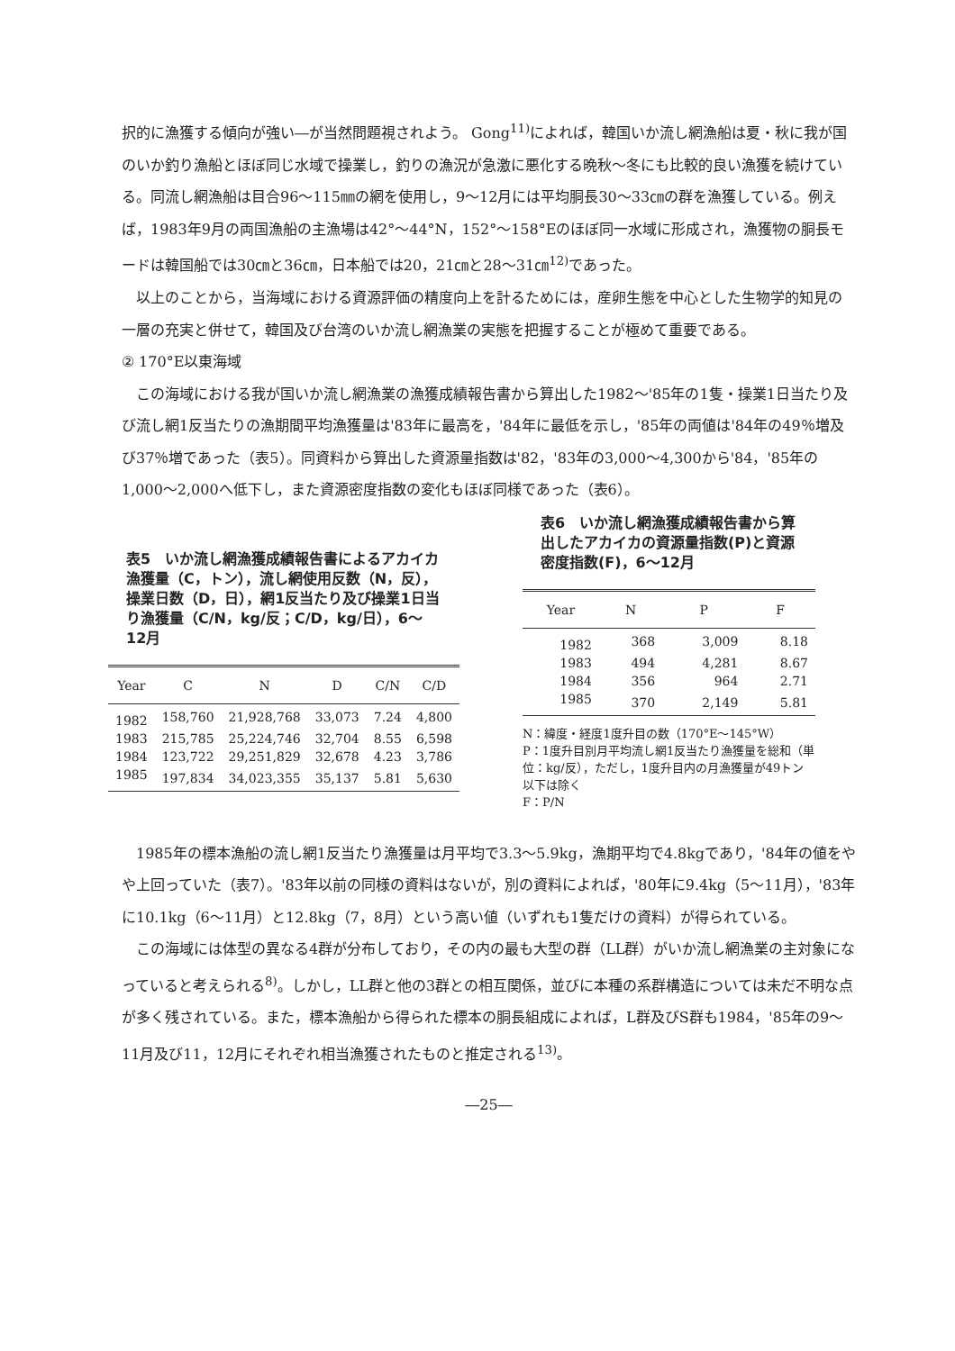択的に漁獲する傾向が強い―が当然問題視されよう。 Gong<sup>11)</sup>によれば，韓国いか流し網漁船は夏・秋に我が国のいか釣り漁船とほぼ同じ水域で操業し，釣りの漁況が急激に悪化する晩秋～冬にも比較的良い漁獲を続けている。同流し網漁船は目合96～115㎜の網を使用し，9～12月には平均胴長30～33㎝の群を漁獲している。例えば，1983年9月の両国漁船の主漁場は42°～44°N，152°～158°Eのほぼ同一水域に形成され，漁獲物の胴長モードは韓国船では30㎝と36㎝，日本船では20，21㎝と28～31㎝<sup>12)</sup>であった。
以上のことから，当海域における資源評価の精度向上を計るためには，産卵生態を中心とした生物学的知見の一層の充実と併せて，韓国及び台湾のいか流し網漁業の実態を把握することが極めて重要である。
② 170°E以東海域
この海域における我が国いか流し網漁業の漁獲成績報告書から算出した1982～'85年の1隻・操業1日当たり及び流し網1反当たりの漁期間平均漁獲量は'83年に最高を，'84年に最低を示し，'85年の両値は'84年の49％増及び37％増であった（表5）。同資料から算出した資源量指数は'82，'83年の3,000～4,300から'84，'85年の1,000～2,000へ低下し，また資源密度指数の変化もほぼ同様であった（表6）。
表5　いか流し網漁獲成績報告書によるアカイカ漁獲量（C，トン），流し網使用反数（N，反），操業日数（D，日），網1反当たり及び操業1日当り漁獲量（C/N，kg/反；C/D，kg/日），6～12月
| Year | C | N | D | C/N | C/D |
| --- | --- | --- | --- | --- | --- |
| 1982 | 158,760 | 21,928,768 | 33,073 | 7.24 | 4,800 |
| 1983 | 215,785 | 25,224,746 | 32,704 | 8.55 | 6,598 |
| 1984 | 123,722 | 29,251,829 | 32,678 | 4.23 | 3,786 |
| 1985 | 197,834 | 34,023,355 | 35,137 | 5.81 | 5,630 |
表6　いか流し網漁獲成績報告書から算出したアカイカの資源量指数(P)と資源密度指数(F)，6～12月
| Year | N | P | F |
| --- | --- | --- | --- |
| 1982 | 368 | 3,009 | 8.18 |
| 1983 | 494 | 4,281 | 8.67 |
| 1984 | 356 | 964 | 2.71 |
| 1985 | 370 | 2,149 | 5.81 |
N：緯度・経度1度升目の数（170°E～145°W）
P：1度升目別月平均流し網1反当たり漁獲量を総和（単位：kg/反），ただし，1度升目内の月漁獲量が49トン以下は除く
F：P/N
1985年の標本漁船の流し網1反当たり漁獲量は月平均で3.3～5.9kg，漁期平均で4.8kgであり，'84年の値をやや上回っていた（表7）。'83年以前の同様の資料はないが，別の資料によれば，'80年に9.4kg（5～11月），'83年に10.1kg（6～11月）と12.8kg（7，8月）という高い値（いずれも1隻だけの資料）が得られている。
この海域には体型の異なる4群が分布しており，その内の最も大型の群（LL群）がいか流し網漁業の主対象になっていると考えられる<sup>8)</sup>。しかし，LL群と他の3群との相互関係，並びに本種の系群構造については未だ不明な点が多く残されている。また，標本漁船から得られた標本の胴長組成によれば，L群及びS群も1984，'85年の9～11月及び11，12月にそれぞれ相当漁獲されたものと推定される<sup>13)</sup>。
―25―